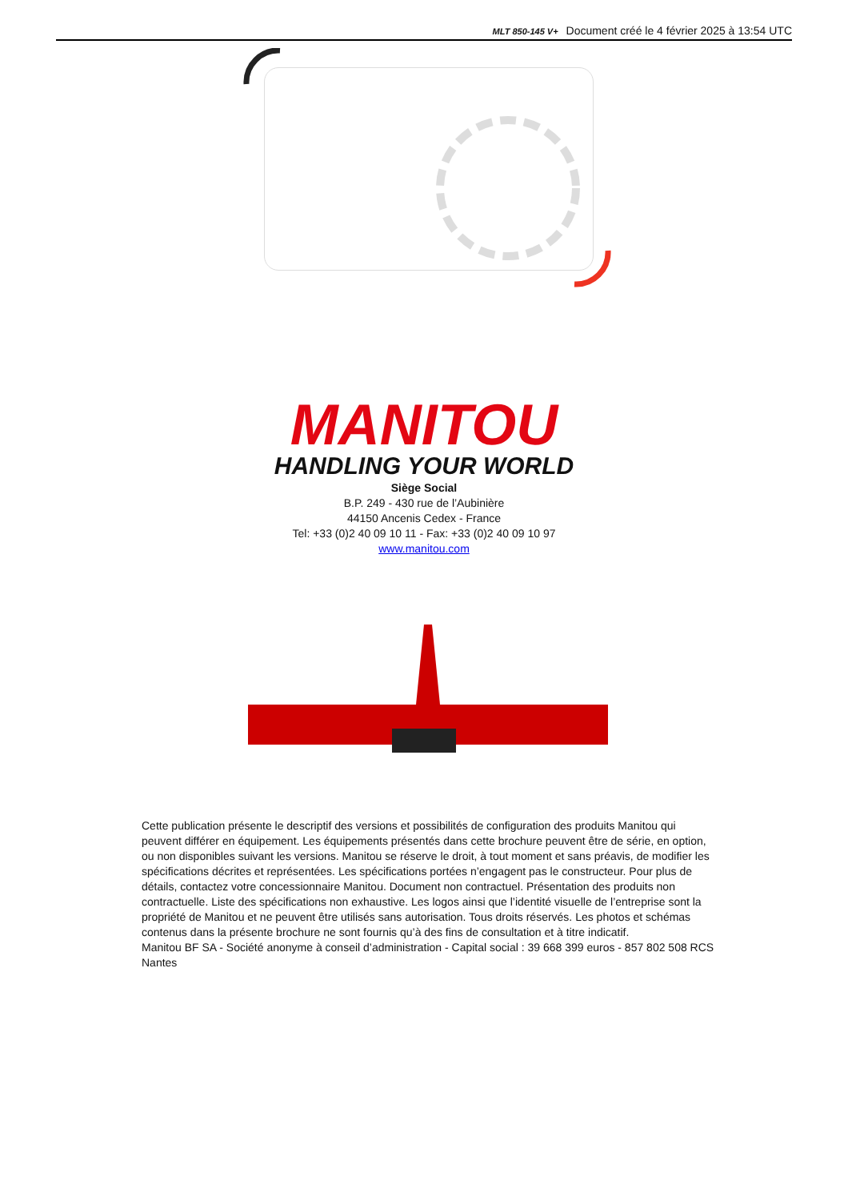MLT 850-145 V+ Document créé le 4 février 2025 à 13:54 UTC
MANITOU
HANDLING YOUR WORLD
Siège Social
B.P. 249 - 430 rue de l’Aubinière
44150 Ancenis Cedex - France
Tel: +33 (0)2 40 09 10 11 - Fax: +33 (0)2 40 09 10 97
www.manitou.com
Cette publication présente le descriptif des versions et possibilités de configuration des produits Manitou qui peuvent différer en équipement. Les équipements présentés dans cette brochure peuvent être de série, en option, ou non disponibles suivant les versions. Manitou se réserve le droit, à tout moment et sans préavis, de modifier les spécifications décrites et représentées. Les spécifications portées n’engagent pas le constructeur. Pour plus de détails, contactez votre concessionnaire Manitou. Document non contractuel. Présentation des produits non contractuelle. Liste des spécifications non exhaustive. Les logos ainsi que l’identité visuelle de l’entreprise sont la propriété de Manitou et ne peuvent être utilisés sans autorisation. Tous droits réservés. Les photos et schémas contenus dans la présente brochure ne sont fournis qu’à des fins de consultation et à titre indicatif.
Manitou BF SA - Société anonyme à conseil d’administration - Capital social : 39 668 399 euros - 857 802 508 RCS Nantes